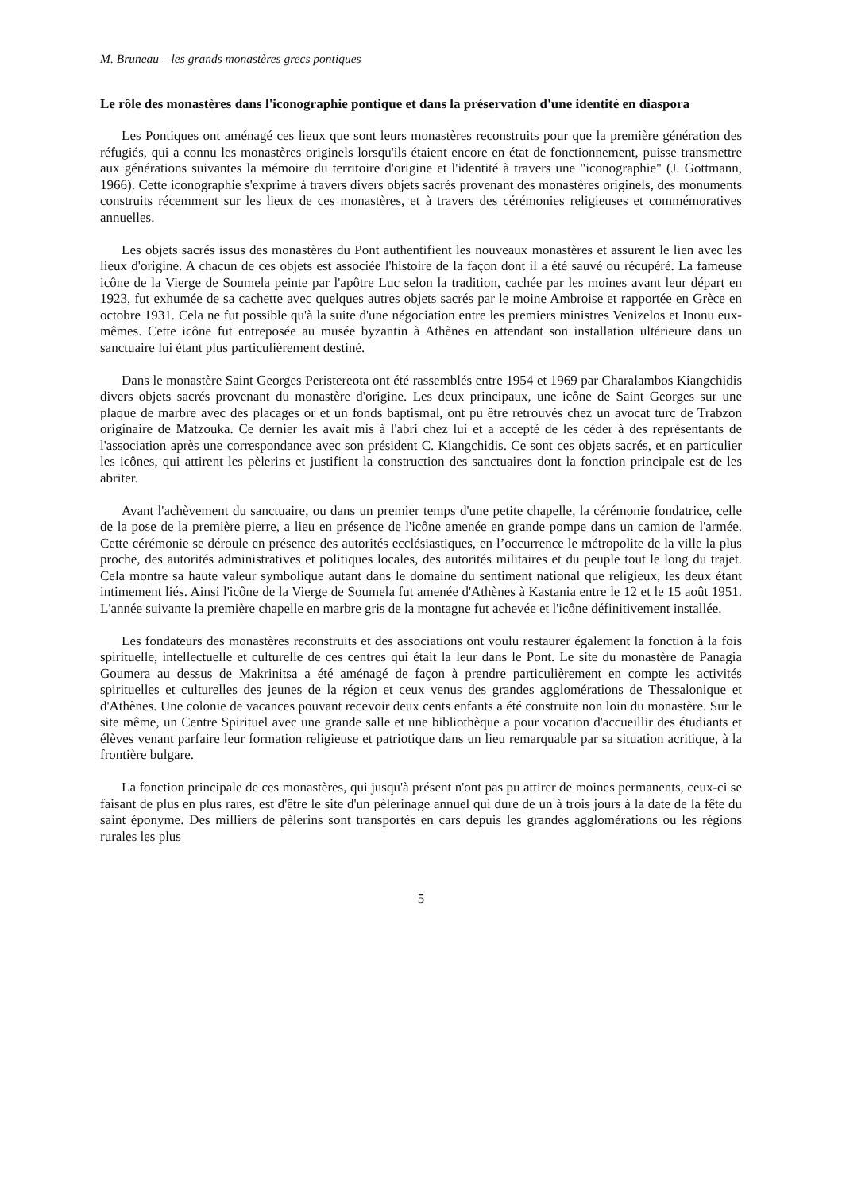M. Bruneau – les grands monastères grecs pontiques
Le rôle des monastères dans l'iconographie pontique et dans la préservation d'une identité en diaspora
Les Pontiques ont aménagé ces lieux que sont leurs monastères reconstruits pour que la première génération des réfugiés, qui a connu les monastères originels lorsqu'ils étaient encore en état de fonctionnement, puisse transmettre aux générations suivantes la mémoire du territoire d'origine et l'identité à travers une "iconographie" (J. Gottmann, 1966). Cette iconographie s'exprime à travers divers objets sacrés provenant des monastères originels, des monuments construits récemment sur les lieux de ces monastères, et à travers des cérémonies religieuses et commémoratives annuelles.
Les objets sacrés issus des monastères du Pont authentifient les nouveaux monastères et assurent le lien avec les lieux d'origine. A chacun de ces objets est associée l'histoire de la façon dont il a été sauvé ou récupéré. La fameuse icône de la Vierge de Soumela peinte par l'apôtre Luc selon la tradition, cachée par les moines avant leur départ en 1923, fut exhumée de sa cachette avec quelques autres objets sacrés par le moine Ambroise et rapportée en Grèce en octobre 1931. Cela ne fut possible qu'à la suite d'une négociation entre les premiers ministres Venizelos et Inonu eux-mêmes. Cette icône fut entreposée au musée byzantin à Athènes en attendant son installation ultérieure dans un sanctuaire lui étant plus particulièrement destiné.
Dans le monastère Saint Georges Peristereota ont été rassemblés entre 1954 et 1969 par Charalambos Kiangchidis divers objets sacrés provenant du monastère d'origine. Les deux principaux, une icône de Saint Georges sur une plaque de marbre avec des placages or et un fonds baptismal, ont pu être retrouvés chez un avocat turc de Trabzon originaire de Matzouka. Ce dernier les avait mis à l'abri chez lui et a accepté de les céder à des représentants de l'association après une correspondance avec son président C. Kiangchidis. Ce sont ces objets sacrés, et en particulier les icônes, qui attirent les pèlerins et justifient la construction des sanctuaires dont la fonction principale est de les abriter.
Avant l'achèvement du sanctuaire, ou dans un premier temps d'une petite chapelle, la cérémonie fondatrice, celle de la pose de la première pierre, a lieu en présence de l'icône amenée en grande pompe dans un camion de l'armée. Cette cérémonie se déroule en présence des autorités ecclésiastiques, en l’occurrence le métropolite de la ville la plus proche, des autorités administratives et politiques locales, des autorités militaires et du peuple tout le long du trajet. Cela montre sa haute valeur symbolique autant dans le domaine du sentiment national que religieux, les deux étant intimement liés. Ainsi l'icône de la Vierge de Soumela fut amenée d'Athènes à Kastania entre le 12 et le 15 août 1951. L'année suivante la première chapelle en marbre gris de la montagne fut achevée et l'icône définitivement installée.
Les fondateurs des monastères reconstruits et des associations ont voulu restaurer également la fonction à la fois spirituelle, intellectuelle et culturelle de ces centres qui était la leur dans le Pont. Le site du monastère de Panagia Goumera au dessus de Makrinitsa a été aménagé de façon à prendre particulièrement en compte les activités spirituelles et culturelles des jeunes de la région et ceux venus des grandes agglomérations de Thessalonique et d'Athènes. Une colonie de vacances pouvant recevoir deux cents enfants a été construite non loin du monastère. Sur le site même, un Centre Spirituel avec une grande salle et une bibliothèque a pour vocation d'accueillir des étudiants et élèves venant parfaire leur formation religieuse et patriotique dans un lieu remarquable par sa situation acritique, à la frontière bulgare.
La fonction principale de ces monastères, qui jusqu'à présent n'ont pas pu attirer de moines permanents, ceux-ci se faisant de plus en plus rares, est d'être le site d'un pèlerinage annuel qui dure de un à trois jours à la date de la fête du saint éponyme. Des milliers de pèlerins sont transportés en cars depuis les grandes agglomérations ou les régions rurales les plus
5